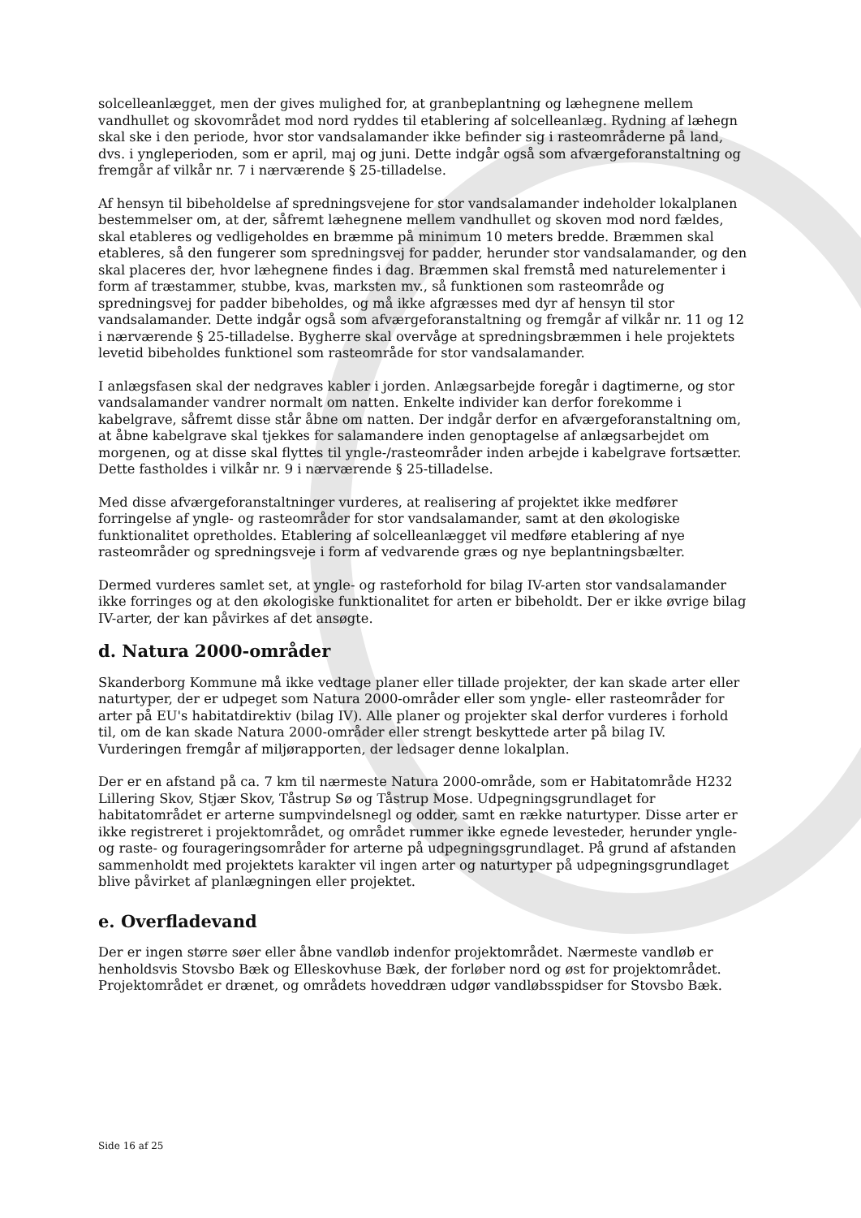solcelleanlægget, men der gives mulighed for, at granbeplantning og læhegnene mellem vandhullet og skovområdet mod nord ryddes til etablering af solcelleanlæg. Rydning af læhegn skal ske i den periode, hvor stor vandsalamander ikke befinder sig i rasteområderne på land, dvs. i yngleperioden, som er april, maj og juni. Dette indgår også som afværgeforanstaltning og fremgår af vilkår nr. 7 i nærværende § 25-tilladelse.
Af hensyn til bibeholdelse af spredningsvejene for stor vandsalamander indeholder lokalplanen bestemmelser om, at der, såfremt læhegnene mellem vandhullet og skoven mod nord fældes, skal etableres og vedligeholdes en bræmme på minimum 10 meters bredde. Bræmmen skal etableres, så den fungerer som spredningsvej for padder, herunder stor vandsalamander, og den skal placeres der, hvor læhegnene findes i dag. Bræmmen skal fremstå med naturelementer i form af træstammer, stubbe, kvas, marksten mv., så funktionen som rasteområde og spredningsvej for padder bibeholdes, og må ikke afgræsses med dyr af hensyn til stor vandsalamander. Dette indgår også som afværgeforanstaltning og fremgår af vilkår nr. 11 og 12 i nærværende § 25-tilladelse. Bygherre skal overvåge at spredningsbræmmen i hele projektets levetid bibeholdes funktionel som rasteområde for stor vandsalamander.
I anlægsfasen skal der nedgraves kabler i jorden. Anlægsarbejde foregår i dagtimerne, og stor vandsalamander vandrer normalt om natten. Enkelte individer kan derfor forekomme i kabelgrave, såfremt disse står åbne om natten. Der indgår derfor en afværgeforanstaltning om, at åbne kabelgrave skal tjekkes for salamandere inden genoptagelse af anlægsarbejdet om morgenen, og at disse skal flyttes til yngle-/rasteområder inden arbejde i kabelgrave fortsætter. Dette fastholdes i vilkår nr. 9 i nærværende § 25-tilladelse.
Med disse afværgeforanstaltninger vurderes, at realisering af projektet ikke medfører forringelse af yngle- og rasteområder for stor vandsalamander, samt at den økologiske funktionalitet opretholdes. Etablering af solcelleanlægget vil medføre etablering af nye rasteområder og spredningsveje i form af vedvarende græs og nye beplantningsbælter.
Dermed vurderes samlet set, at yngle- og rasteforhold for bilag IV-arten stor vandsalamander ikke forringes og at den økologiske funktionalitet for arten er bibeholdt. Der er ikke øvrige bilag IV-arter, der kan påvirkes af det ansøgte.
d. Natura 2000-områder
Skanderborg Kommune må ikke vedtage planer eller tillade projekter, der kan skade arter eller naturtyper, der er udpeget som Natura 2000-områder eller som yngle- eller rasteområder for arter på EU's habitatdirektiv (bilag IV). Alle planer og projekter skal derfor vurderes i forhold til, om de kan skade Natura 2000-områder eller strengt beskyttede arter på bilag IV. Vurderingen fremgår af miljørapporten, der ledsager denne lokalplan.
Der er en afstand på ca. 7 km til nærmeste Natura 2000-område, som er Habitatområde H232 Lillering Skov, Stjær Skov, Tåstrup Sø og Tåstrup Mose. Udpegningsgrundlaget for habitatområdet er arterne sumpvindelsnegl og odder, samt en række naturtyper. Disse arter er ikke registreret i projektområdet, og området rummer ikke egnede levesteder, herunder yngle- og raste- og fourageringsområder for arterne på udpegningsgrundlaget. På grund af afstanden sammenholdt med projektets karakter vil ingen arter og naturtyper på udpegningsgrundlaget blive påvirket af planlægningen eller projektet.
e. Overfladevand
Der er ingen større søer eller åbne vandløb indenfor projektområdet. Nærmeste vandløb er henholdsvis Stovsbo Bæk og Elleskovhuse Bæk, der forløber nord og øst for projektområdet. Projektområdet er drænet, og områdets hoveddræn udgør vandløbsspidser for Stovsbo Bæk.
Side 16 af 25